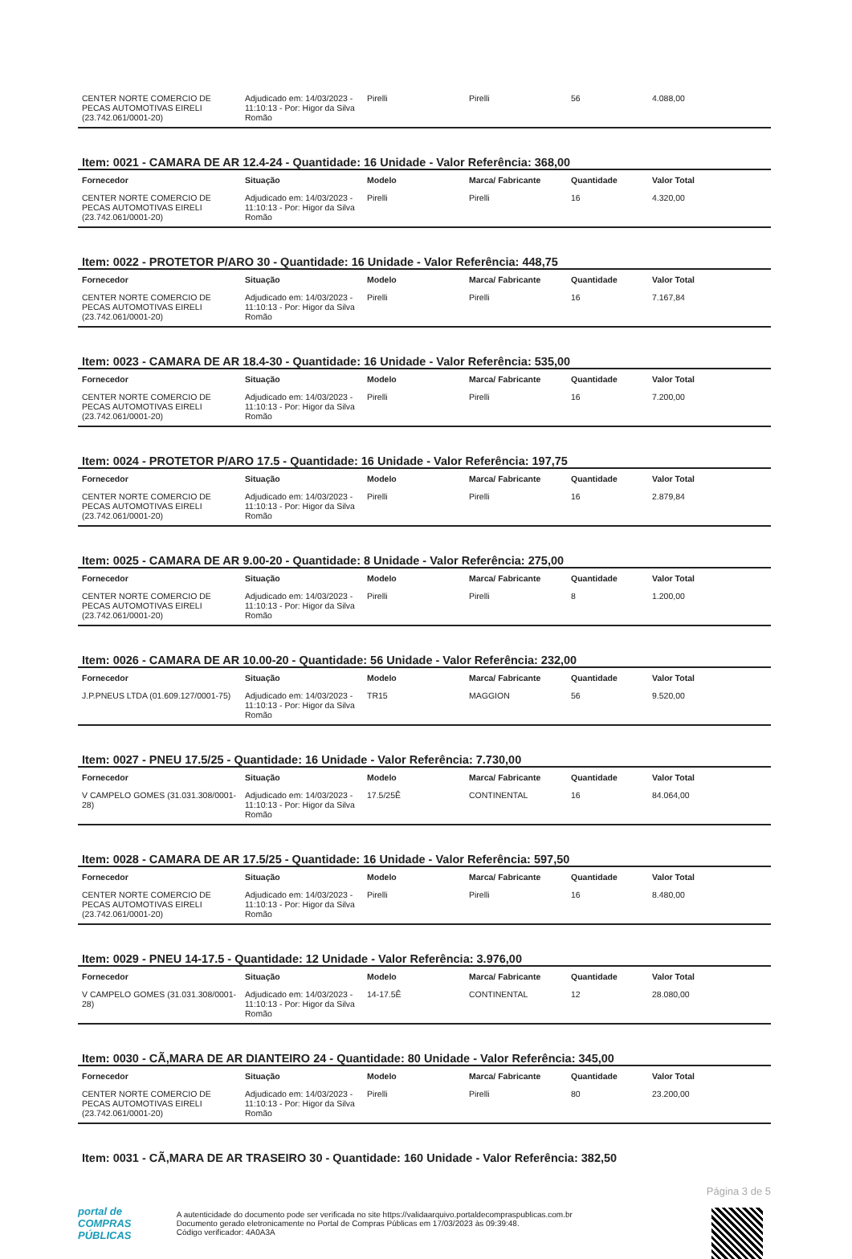| CENTER NORTE COMERCIO DE PECAS AUTOMOTIVAS EIRELI (23.742.061/0001-20) | Adjudicado em: 14/03/2023 - 11:10:13 - Por: Higor da Silva Romão | Pirelli | Pirelli | 56 | 4.088,00 |
Item: 0021 - CAMARA DE AR 12.4-24 - Quantidade: 16 Unidade - Valor Referência: 368,00
| Fornecedor | Situação | Modelo | Marca/ Fabricante | Quantidade | Valor Total |
| --- | --- | --- | --- | --- | --- |
| CENTER NORTE COMERCIO DE PECAS AUTOMOTIVAS EIRELI (23.742.061/0001-20) | Adjudicado em: 14/03/2023 - 11:10:13 - Por: Higor da Silva Romão | Pirelli | Pirelli | 16 | 4.320,00 |
Item: 0022 - PROTETOR P/ARO 30 - Quantidade: 16 Unidade - Valor Referência: 448,75
| Fornecedor | Situação | Modelo | Marca/ Fabricante | Quantidade | Valor Total |
| --- | --- | --- | --- | --- | --- |
| CENTER NORTE COMERCIO DE PECAS AUTOMOTIVAS EIRELI (23.742.061/0001-20) | Adjudicado em: 14/03/2023 - 11:10:13 - Por: Higor da Silva Romão | Pirelli | Pirelli | 16 | 7.167,84 |
Item: 0023 - CAMARA DE AR 18.4-30 - Quantidade: 16 Unidade - Valor Referência: 535,00
| Fornecedor | Situação | Modelo | Marca/ Fabricante | Quantidade | Valor Total |
| --- | --- | --- | --- | --- | --- |
| CENTER NORTE COMERCIO DE PECAS AUTOMOTIVAS EIRELI (23.742.061/0001-20) | Adjudicado em: 14/03/2023 - 11:10:13 - Por: Higor da Silva Romão | Pirelli | Pirelli | 16 | 7.200,00 |
Item: 0024 - PROTETOR P/ARO 17.5 - Quantidade: 16 Unidade - Valor Referência: 197,75
| Fornecedor | Situação | Modelo | Marca/ Fabricante | Quantidade | Valor Total |
| --- | --- | --- | --- | --- | --- |
| CENTER NORTE COMERCIO DE PECAS AUTOMOTIVAS EIRELI (23.742.061/0001-20) | Adjudicado em: 14/03/2023 - 11:10:13 - Por: Higor da Silva Romão | Pirelli | Pirelli | 16 | 2.879,84 |
Item: 0025 - CAMARA DE AR 9.00-20 - Quantidade: 8 Unidade - Valor Referência: 275,00
| Fornecedor | Situação | Modelo | Marca/ Fabricante | Quantidade | Valor Total |
| --- | --- | --- | --- | --- | --- |
| CENTER NORTE COMERCIO DE PECAS AUTOMOTIVAS EIRELI (23.742.061/0001-20) | Adjudicado em: 14/03/2023 - 11:10:13 - Por: Higor da Silva Romão | Pirelli | Pirelli | 8 | 1.200,00 |
Item: 0026 - CAMARA DE AR 10.00-20 - Quantidade: 56 Unidade - Valor Referência: 232,00
| Fornecedor | Situação | Modelo | Marca/ Fabricante | Quantidade | Valor Total |
| --- | --- | --- | --- | --- | --- |
| J.P.PNEUS LTDA (01.609.127/0001-75) | Adjudicado em: 14/03/2023 - 11:10:13 - Por: Higor da Silva Romão | TR15 | MAGGION | 56 | 9.520,00 |
Item: 0027 - PNEU 17.5/25 - Quantidade: 16 Unidade - Valor Referência: 7.730,00
| Fornecedor | Situação | Modelo | Marca/ Fabricante | Quantidade | Valor Total |
| --- | --- | --- | --- | --- | --- |
| V CAMPELO GOMES (31.031.308/0001-28) | Adjudicado em: 14/03/2023 - 11:10:13 - Por: Higor da Silva Romão | 17.5/25Ê | CONTINENTAL | 16 | 84.064,00 |
Item: 0028 - CAMARA DE AR 17.5/25 - Quantidade: 16 Unidade - Valor Referência: 597,50
| Fornecedor | Situação | Modelo | Marca/ Fabricante | Quantidade | Valor Total |
| --- | --- | --- | --- | --- | --- |
| CENTER NORTE COMERCIO DE PECAS AUTOMOTIVAS EIRELI (23.742.061/0001-20) | Adjudicado em: 14/03/2023 - 11:10:13 - Por: Higor da Silva Romão | Pirelli | Pirelli | 16 | 8.480,00 |
Item: 0029 - PNEU 14-17.5 - Quantidade: 12 Unidade - Valor Referência: 3.976,00
| Fornecedor | Situação | Modelo | Marca/ Fabricante | Quantidade | Valor Total |
| --- | --- | --- | --- | --- | --- |
| V CAMPELO GOMES (31.031.308/0001-28) | Adjudicado em: 14/03/2023 - 11:10:13 - Por: Higor da Silva Romão | 14-17.5Ê | CONTINENTAL | 12 | 28.080,00 |
Item: 0030 - CÃ,MARA DE AR DIANTEIRO 24 - Quantidade: 80 Unidade - Valor Referência: 345,00
| Fornecedor | Situação | Modelo | Marca/ Fabricante | Quantidade | Valor Total |
| --- | --- | --- | --- | --- | --- |
| CENTER NORTE COMERCIO DE PECAS AUTOMOTIVAS EIRELI (23.742.061/0001-20) | Adjudicado em: 14/03/2023 - 11:10:13 - Por: Higor da Silva Romão | Pirelli | Pirelli | 80 | 23.200,00 |
Item: 0031 - CÃ,MARA DE AR TRASEIRO 30 - Quantidade: 160 Unidade - Valor Referência: 382,50
Página 3 de 5
portal de
COMPRAS
PÚBLICAS A autenticidade do documento pode ser verificada no site https://validaarquivo.portaldecompraspublicas.com.br
Documento gerado eletronicamente no Portal de Compras Públicas em 17/03/2023 às 09:39:48.
Código verificador: 4A0A3A